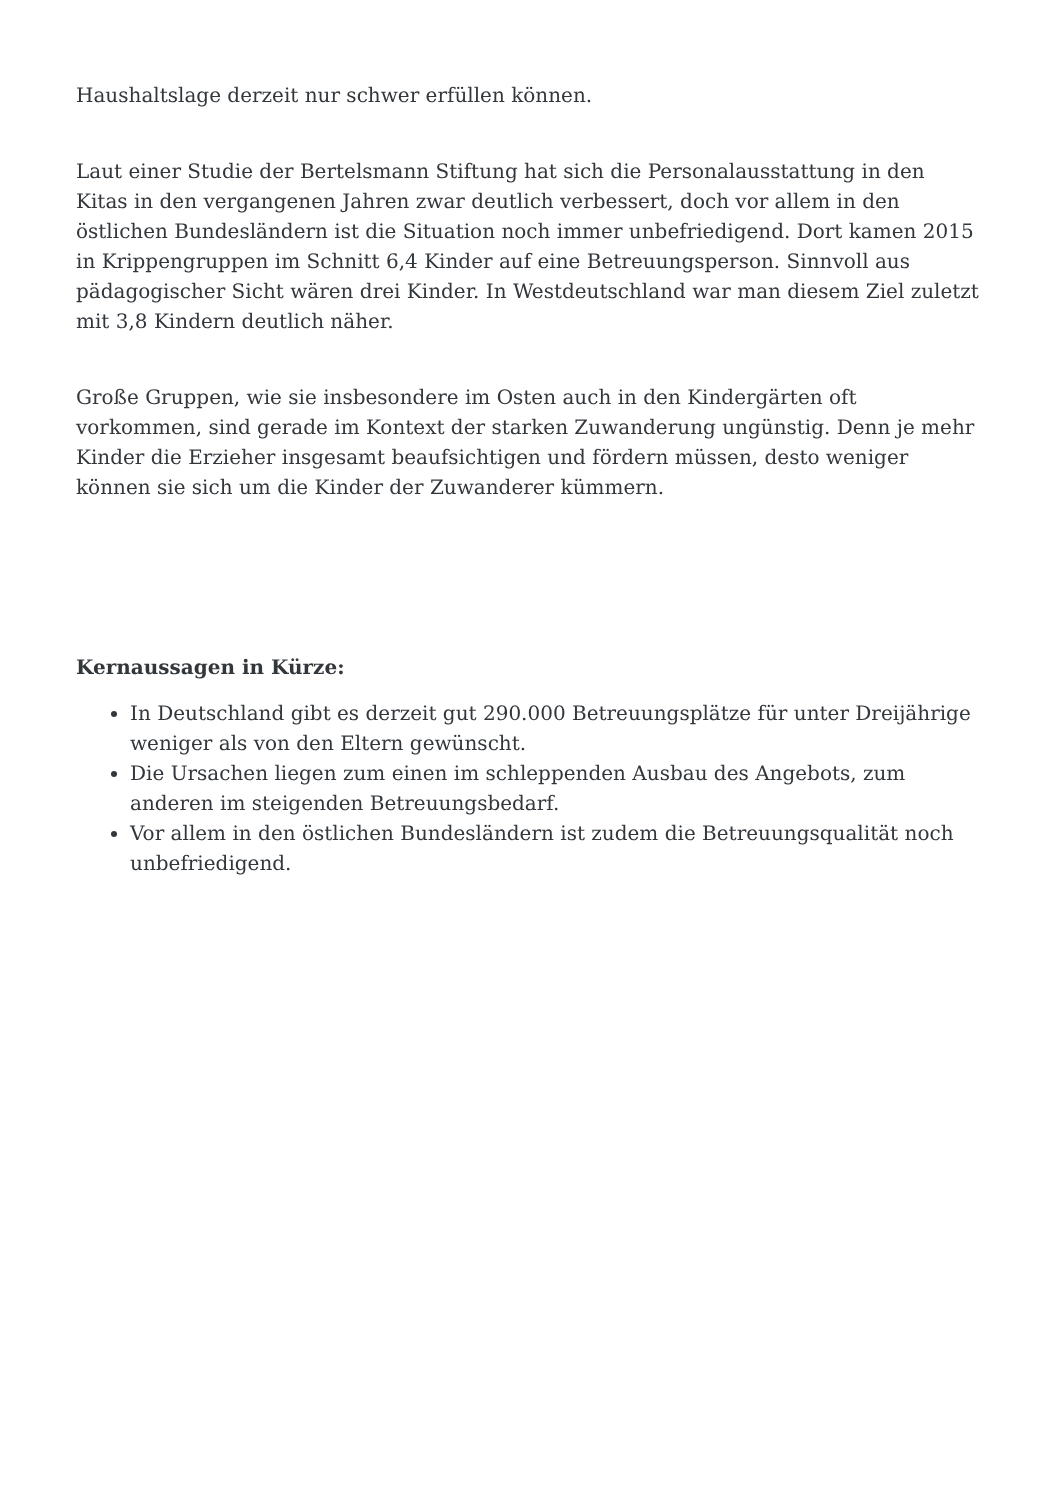Haushaltslage derzeit nur schwer erfüllen können.
Laut einer Studie der Bertelsmann Stiftung hat sich die Personalausstattung in den Kitas in den vergangenen Jahren zwar deutlich verbessert, doch vor allem in den östlichen Bundesländern ist die Situation noch immer unbefriedigend. Dort kamen 2015 in Krippengruppen im Schnitt 6,4 Kinder auf eine Betreuungsperson. Sinnvoll aus pädagogischer Sicht wären drei Kinder. In Westdeutschland war man diesem Ziel zuletzt mit 3,8 Kindern deutlich näher.
Große Gruppen, wie sie insbesondere im Osten auch in den Kindergärten oft vorkommen, sind gerade im Kontext der starken Zuwanderung ungünstig. Denn je mehr Kinder die Erzieher insgesamt beaufsichtigen und fördern müssen, desto weniger können sie sich um die Kinder der Zuwanderer kümmern.
Kernaussagen in Kürze:
In Deutschland gibt es derzeit gut 290.000 Betreuungsplätze für unter Dreijährige weniger als von den Eltern gewünscht.
Die Ursachen liegen zum einen im schleppenden Ausbau des Angebots, zum anderen im steigenden Betreuungsbedarf.
Vor allem in den östlichen Bundesländern ist zudem die Betreuungsqualität noch unbefriedigend.